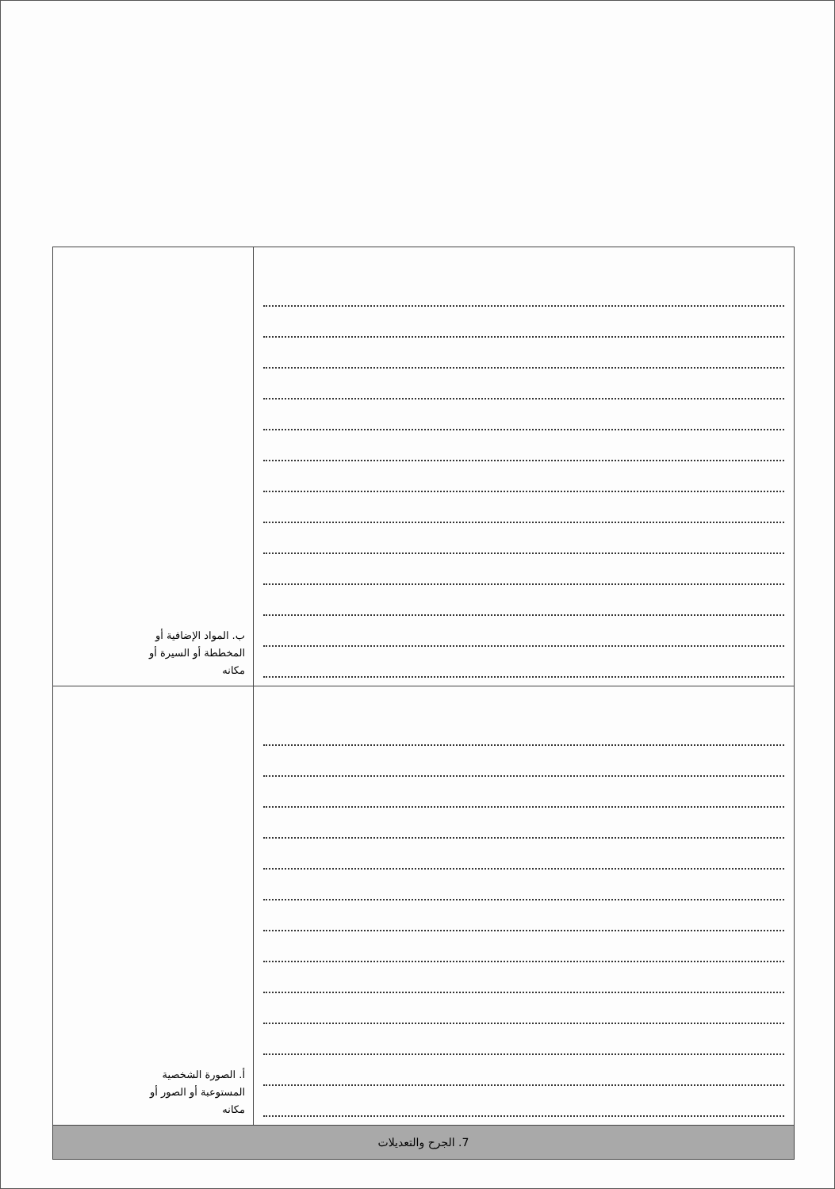| ب. المواد الإضافية أو المخططة أو السيرة أو مكانه | |
| أ. الصورة الشخصية المستوعبة أو الصور أو مكانه | |
| 7. الجرح والتعديلات | |